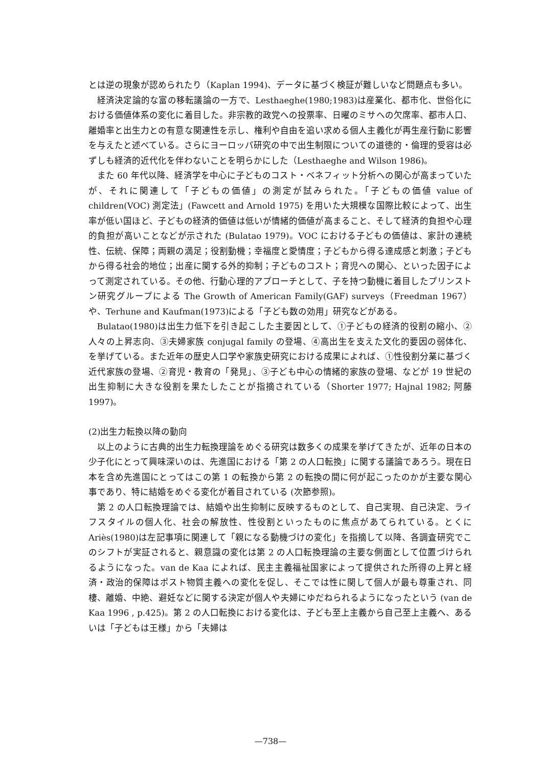とは逆の現象が認められたり（Kaplan 1994)、データに基づく検証が難しいなど問題点も多い。
経済決定論的な富の移転議論の一方で、Lesthaeghe(1980;1983)は産業化、都市化、世俗化における価値体系の変化に着目した。非宗教的政党への投票率、日曜のミサへの欠席率、都市人口、離婚率と出生力との有意な関連性を示し、権利や自由を追い求める個人主義化が再生産行動に影響を与えたと述べている。さらにヨーロッパ研究の中で出生制限についての道徳的・倫理的受容は必ずしも経済的近代化を伴わないことを明らかにした（Lesthaeghe and Wilson 1986)。
また 60 年代以降、経済学を中心に子どものコスト・ベネフィット分析への関心が高まっていたが、それに関連して「子どもの価値」の測定が試みられた。「子どもの価値 value of children(VOC) 測定法」(Fawcett and Arnold 1975) を用いた大規模な国際比較によって、出生率が低い国ほど、子どもの経済的価値は低いが情緒的価値が高まること、そして経済的負担や心理的負担が高いことなどが示された (Bulatao 1979)。VOC における子どもの価値は、家計の連続性、伝統、保障；両親の満足；役割動機；幸福度と愛情度；子どもから得る達成感と刺激；子どもから得る社会的地位；出産に関する外的抑制；子どものコスト；育児への関心、といった因子によって測定されている。その他、行動心理的アプローチとして、子を持つ動機に着目したプリンストン研究グループによる The Growth of American Family(GAF) surveys（Freedman 1967）や、Terhune and Kaufman(1973)による「子ども数の効用」研究などがある。
Bulatao(1980)は出生力低下を引き起こした主要因として、①子どもの経済的役割の縮小、②人々の上昇志向、③夫婦家族 conjugal family の登場、④高出生を支えた文化的要因の弱体化、を挙げている。また近年の歴史人口学や家族史研究における成果によれば、①性役割分業に基づく近代家族の登場、②育児・教育の「発見」、③子ども中心の情緒的家族の登場、などが 19 世紀の出生抑制に大きな役割を果たしたことが指摘されている（Shorter 1977; Hajnal 1982; 阿藤 1997)。
(2)出生力転換以降の動向
以上のように古典的出生力転換理論をめぐる研究は数多くの成果を挙げてきたが、近年の日本の少子化にとって興味深いのは、先進国における「第 2 の人口転換」に関する議論であろう。現在日本を含め先進国にとってはこの第 1 の転換から第 2 の転換の間に何が起こったのかが主要な関心事であり、特に結婚をめぐる変化が着目されている (次節参照)。
第 2 の人口転換理論では、結婚や出生抑制に反映するものとして、自己実現、自己決定、ライフスタイルの個人化、社会の解放性、性役割といったものに焦点があてられている。とくに Ariès(1980)は左記事項に関連して「親になる動機づけの変化」を指摘して以降、各調査研究でこのシフトが実証されると、親意識の変化は第 2 の人口転換理論の主要な側面として位置づけられるようになった。van de Kaa によれば、民主主義福祉国家によって提供された所得の上昇と経済・政治的保障はポスト物質主義への変化を促し、そこでは性に関して個人が最も尊重され、同棲、離婚、中絶、避妊などに関する決定が個人や夫婦にゆだねられるようになったという (van de Kaa 1996 , p.425)。第 2 の人口転換における変化は、子ども至上主義から自己至上主義へ、あるいは「子どもは王様」から「夫婦は
—738—